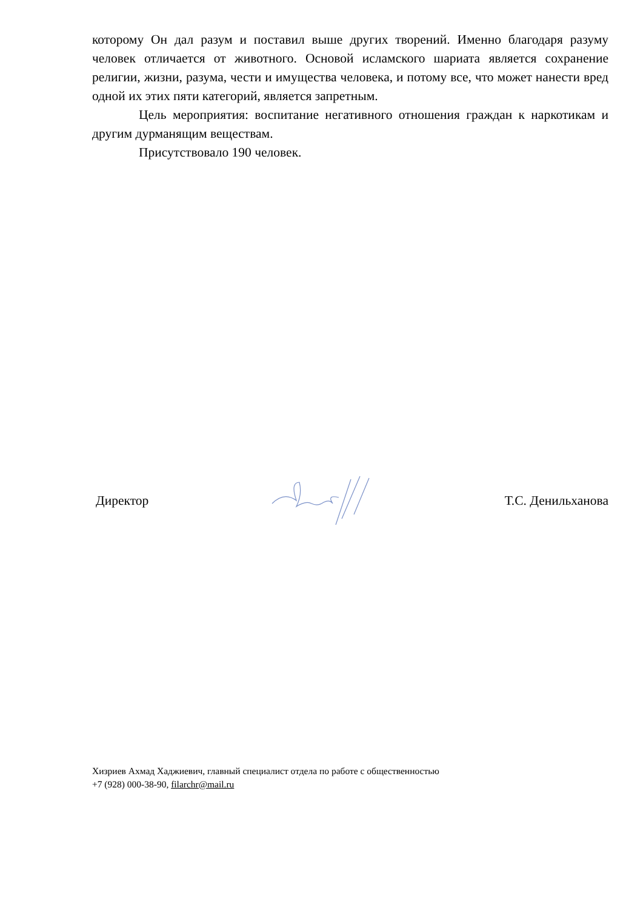которому Он дал разум и поставил выше других творений. Именно благодаря разуму человек отличается от животного. Основой исламского шариата является сохранение религии, жизни, разума, чести и имущества человека, и потому все, что может нанести вред одной их этих пяти категорий, является запретным.
Цель мероприятия: воспитание негативного отношения граждан к наркотикам и другим дурманящим веществам.
Присутствовало 190 человек.
Директор Т.С. Денильханова
Хизриев Ахмад Хаджиевич, главный специалист отдела по работе с общественностью
+7 (928) 000-38-90, filarchr@mail.ru